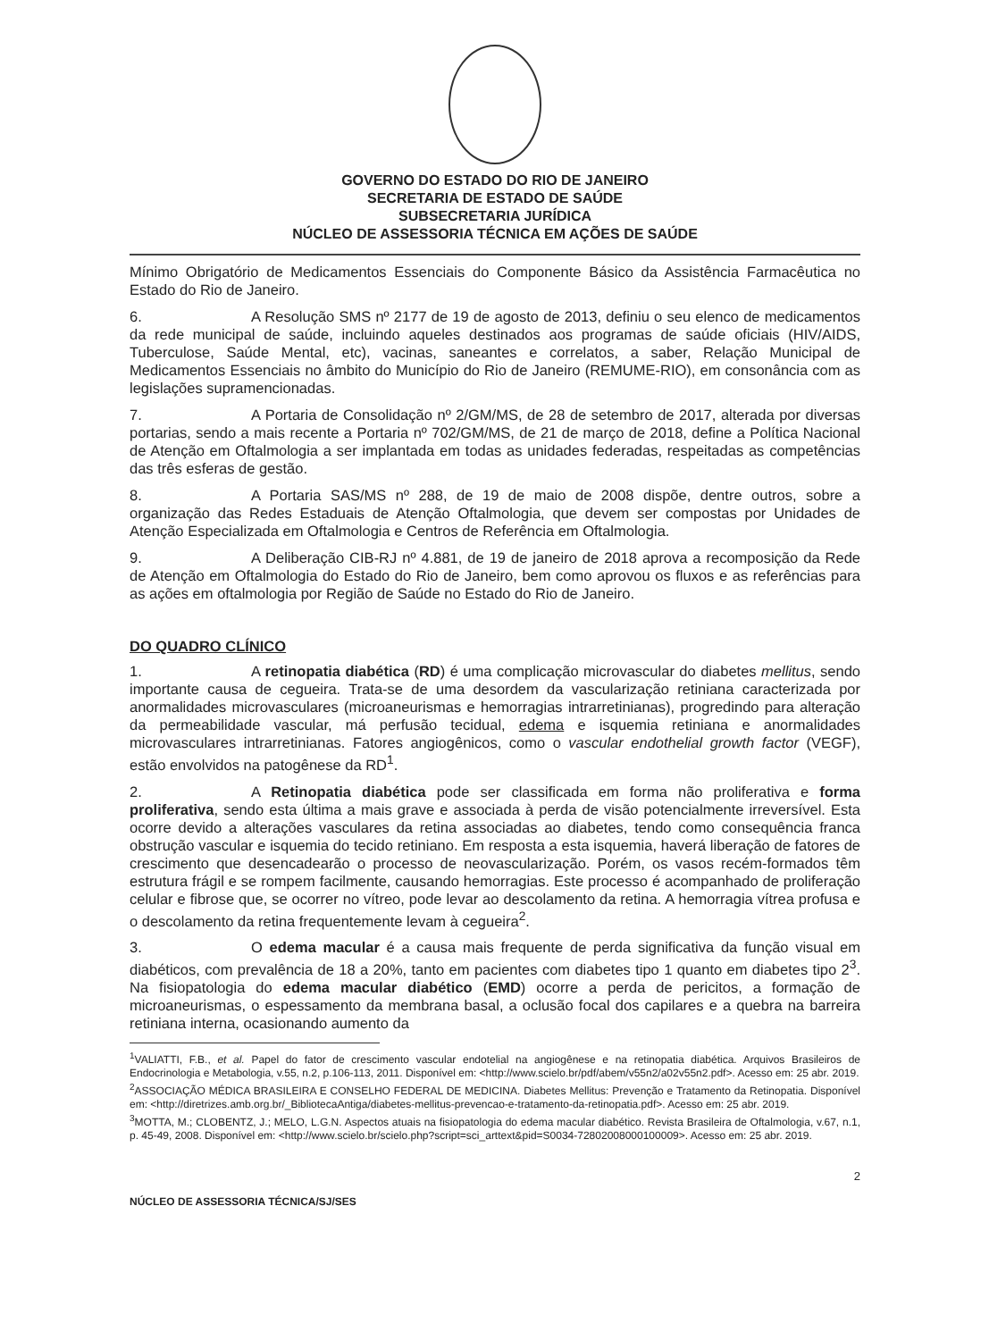GOVERNO DO ESTADO DO RIO DE JANEIRO
SECRETARIA DE ESTADO DE SAÚDE
SUBSECRETARIA JURÍDICA
NÚCLEO DE ASSESSORIA TÉCNICA EM AÇÕES DE SAÚDE
Mínimo Obrigatório de Medicamentos Essenciais do Componente Básico da Assistência Farmacêutica no Estado do Rio de Janeiro.
6. A Resolução SMS nº 2177 de 19 de agosto de 2013, definiu o seu elenco de medicamentos da rede municipal de saúde, incluindo aqueles destinados aos programas de saúde oficiais (HIV/AIDS, Tuberculose, Saúde Mental, etc), vacinas, saneantes e correlatos, a saber, Relação Municipal de Medicamentos Essenciais no âmbito do Município do Rio de Janeiro (REMUME-RIO), em consonância com as legislações supramencionadas.
7. A Portaria de Consolidação nº 2/GM/MS, de 28 de setembro de 2017, alterada por diversas portarias, sendo a mais recente a Portaria nº 702/GM/MS, de 21 de março de 2018, define a Política Nacional de Atenção em Oftalmologia a ser implantada em todas as unidades federadas, respeitadas as competências das três esferas de gestão.
8. A Portaria SAS/MS nº 288, de 19 de maio de 2008 dispõe, dentre outros, sobre a organização das Redes Estaduais de Atenção Oftalmologia, que devem ser compostas por Unidades de Atenção Especializada em Oftalmologia e Centros de Referência em Oftalmologia.
9. A Deliberação CIB-RJ nº 4.881, de 19 de janeiro de 2018 aprova a recomposição da Rede de Atenção em Oftalmologia do Estado do Rio de Janeiro, bem como aprovou os fluxos e as referências para as ações em oftalmologia por Região de Saúde no Estado do Rio de Janeiro.
DO QUADRO CLÍNICO
1. A retinopatia diabética (RD) é uma complicação microvascular do diabetes mellitus, sendo importante causa de cegueira. Trata-se de uma desordem da vascularização retiniana caracterizada por anormalidades microvasculares (microaneurismas e hemorragias intrarretinianas), progredindo para alteração da permeabilidade vascular, má perfusão tecidual, edema e isquemia retiniana e anormalidades microvasculares intrarretinianas. Fatores angiogênicos, como o vascular endothelial growth factor (VEGF), estão envolvidos na patogênese da RD<sup>1</sup>.
2. A Retinopatia diabética pode ser classificada em forma não proliferativa e forma proliferativa, sendo esta última a mais grave e associada à perda de visão potencialmente irreversível. Esta ocorre devido a alterações vasculares da retina associadas ao diabetes, tendo como consequência franca obstrução vascular e isquemia do tecido retiniano. Em resposta a esta isquemia, haverá liberação de fatores de crescimento que desencadearão o processo de neovascularização. Porém, os vasos recém-formados têm estrutura frágil e se rompem facilmente, causando hemorragias. Este processo é acompanhado de proliferação celular e fibrose que, se ocorrer no vítreo, pode levar ao descolamento da retina. A hemorragia vítrea profusa e o descolamento da retina frequentemente levam à cegueira<sup>2</sup>.
3. O edema macular é a causa mais frequente de perda significativa da função visual em diabéticos, com prevalência de 18 a 20%, tanto em pacientes com diabetes tipo 1 quanto em diabetes tipo 2<sup>3</sup>. Na fisiopatologia do edema macular diabético (EMD) ocorre a perda de pericitos, a formação de microaneurismas, o espessamento da membrana basal, a oclusão focal dos capilares e a quebra na barreira retiniana interna, ocasionando aumento da
<sup>1</sup> VALIATTI, F.B., et al. Papel do fator de crescimento vascular endotelial na angiogênese e na retinopatia diabética. Arquivos Brasileiros de Endocrinologia e Metabologia, v.55, n.2, p.106-113, 2011. Disponível em: <http://www.scielo.br/pdf/abem/v55n2/a02v55n2.pdf>. Acesso em: 25 abr. 2019.
<sup>2</sup> ASSOCIAÇÃO MÉDICA BRASILEIRA E CONSELHO FEDERAL DE MEDICINA. Diabetes Mellitus: Prevenção e Tratamento da Retinopatia. Disponível em: <http://diretrizes.amb.org.br/_BibliotecaAntiga/diabetes-mellitus-prevencao-e-tratamento-da-retinopatia.pdf>. Acesso em: 25 abr. 2019.
<sup>3</sup> MOTTA, M.; CLOBENTZ, J.; MELO, L.G.N. Aspectos atuais na fisiopatologia do edema macular diabético. Revista Brasileira de Oftalmologia, v.67, n.1, p. 45-49, 2008. Disponível em: <http://www.scielo.br/scielo.php?script=sci_arttext&pid=S0034-72802008000100009>. Acesso em: 25 abr. 2019.
2
NÚCLEO DE ASSESSORIA TÉCNICA/SJ/SES